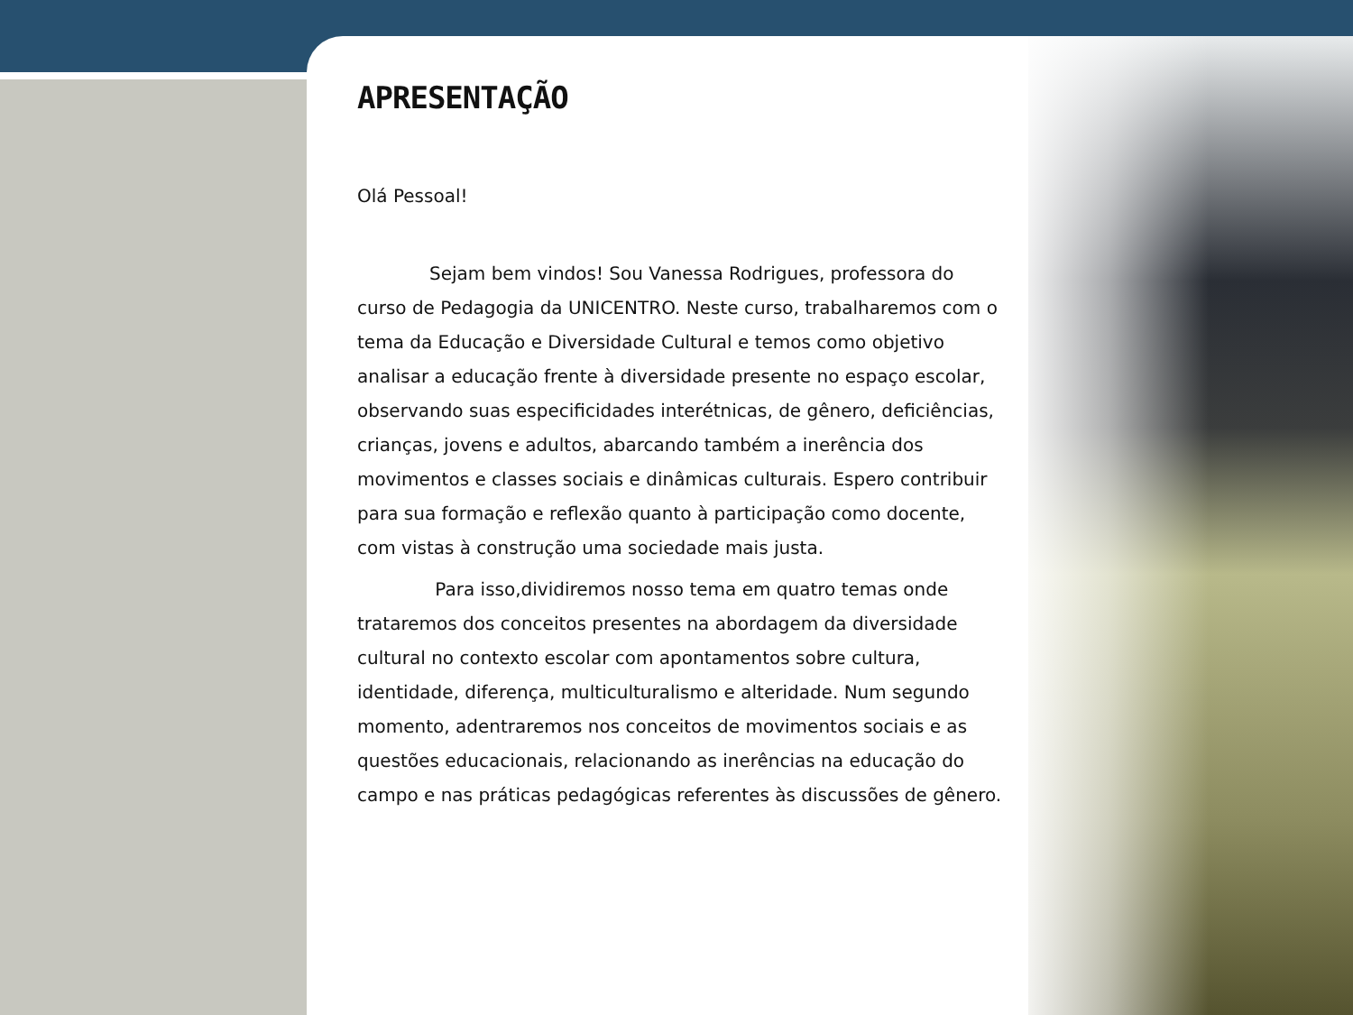APRESENTAÇÃO
Olá Pessoal!
    Sejam bem vindos! Sou Vanessa Rodrigues, professora do curso de Pedagogia da UNICENTRO. Neste curso, trabalharemos com o tema da Educação e Diversidade Cultural e temos como objetivo analisar a educação frente à diversidade presente no espaço escolar, observando suas especificidades interétnicas, de gênero, deficiências, crianças, jovens e adultos, abarcando também a inerência dos movimentos e classes sociais e dinâmicas culturais. Espero contribuir para sua formação e reflexão quanto à participação como docente, com vistas à construção uma sociedade mais justa.
     Para isso,dividiremos nosso tema em quatro temas onde trataremos dos conceitos presentes na abordagem da diversidade cultural no contexto escolar com apontamentos sobre cultura, identidade, diferença, multiculturalismo e alteridade. Num segundo momento, adentraremos nos conceitos de movimentos sociais e as questões educacionais, relacionando as inerências na educação do campo e nas práticas pedagógicas referentes às discussões de gênero.